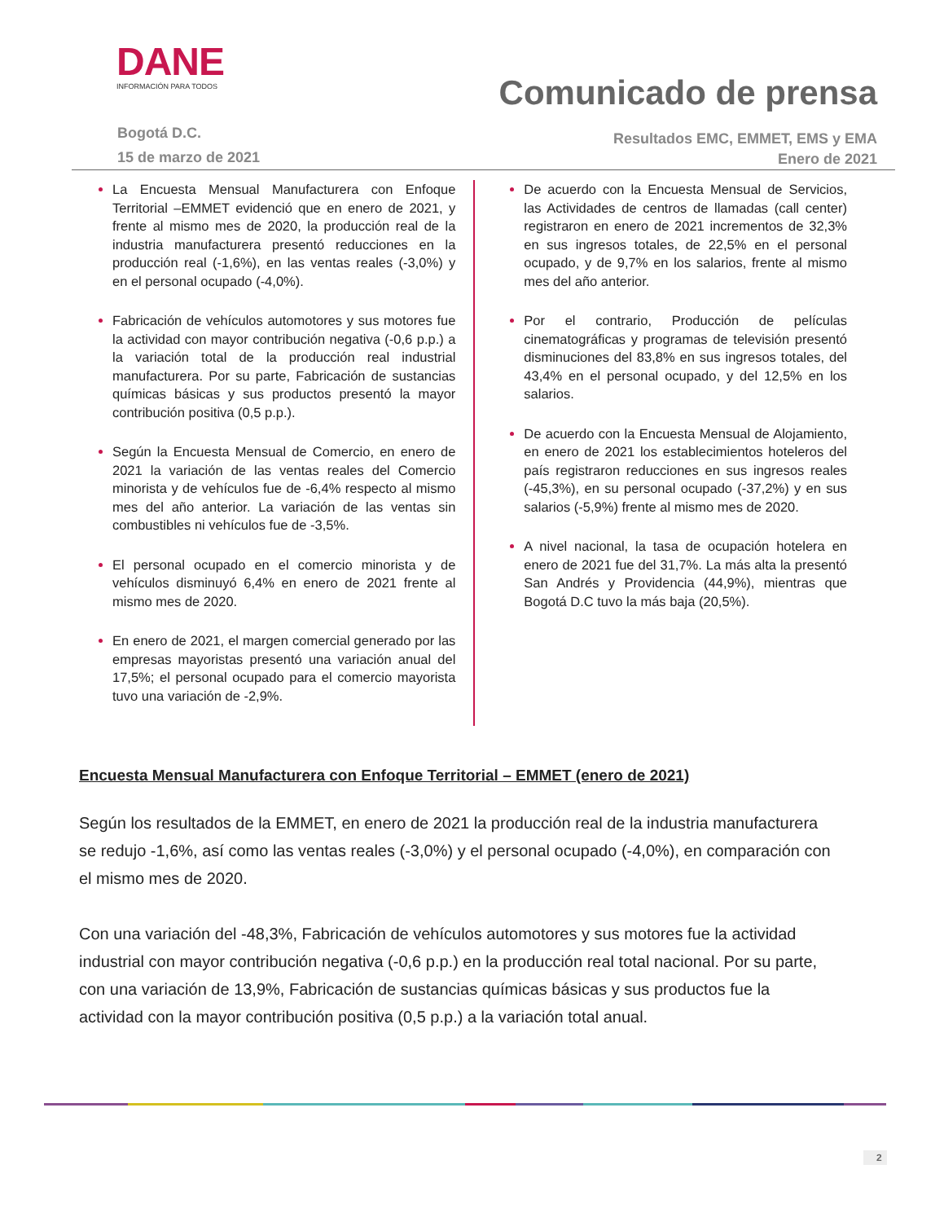DANE
INFORMACIÓN PARA TODOS
Bogotá D.C.
15 de marzo de 2021
Comunicado de prensa
Resultados EMC, EMMET, EMS y EMA
Enero de 2021
La Encuesta Mensual Manufacturera con Enfoque Territorial –EMMET evidenció que en enero de 2021, y frente al mismo mes de 2020, la producción real de la industria manufacturera presentó reducciones en la producción real (-1,6%), en las ventas reales (-3,0%) y en el personal ocupado (-4,0%).
Fabricación de vehículos automotores y sus motores fue la actividad con mayor contribución negativa (-0,6 p.p.) a la variación total de la producción real industrial manufacturera. Por su parte, Fabricación de sustancias químicas básicas y sus productos presentó la mayor contribución positiva (0,5 p.p.).
Según la Encuesta Mensual de Comercio, en enero de 2021 la variación de las ventas reales del Comercio minorista y de vehículos fue de -6,4% respecto al mismo mes del año anterior. La variación de las ventas sin combustibles ni vehículos fue de -3,5%.
El personal ocupado en el comercio minorista y de vehículos disminuyó 6,4% en enero de 2021 frente al mismo mes de 2020.
En enero de 2021, el margen comercial generado por las empresas mayoristas presentó una variación anual del 17,5%; el personal ocupado para el comercio mayorista tuvo una variación de -2,9%.
De acuerdo con la Encuesta Mensual de Servicios, las Actividades de centros de llamadas (call center) registraron en enero de 2021 incrementos de 32,3% en sus ingresos totales, de 22,5% en el personal ocupado, y de 9,7% en los salarios, frente al mismo mes del año anterior.
Por el contrario, Producción de películas cinematográficas y programas de televisión presentó disminuciones del 83,8% en sus ingresos totales, del 43,4% en el personal ocupado, y del 12,5% en los salarios.
De acuerdo con la Encuesta Mensual de Alojamiento, en enero de 2021 los establecimientos hoteleros del país registraron reducciones en sus ingresos reales (-45,3%), en su personal ocupado (-37,2%) y en sus salarios (-5,9%) frente al mismo mes de 2020.
A nivel nacional, la tasa de ocupación hotelera en enero de 2021 fue del 31,7%. La más alta la presentó San Andrés y Providencia (44,9%), mientras que Bogotá D.C tuvo la más baja (20,5%).
Encuesta Mensual Manufacturera con Enfoque Territorial – EMMET (enero de 2021)
Según los resultados de la EMMET, en enero de 2021 la producción real de la industria manufacturera se redujo -1,6%, así como las ventas reales (-3,0%) y el personal ocupado (-4,0%), en comparación con el mismo mes de 2020.
Con una variación del -48,3%, Fabricación de vehículos automotores y sus motores fue la actividad industrial con mayor contribución negativa (-0,6 p.p.) en la producción real total nacional. Por su parte, con una variación de 13,9%, Fabricación de sustancias químicas básicas y sus productos fue la actividad con la mayor contribución positiva (0,5 p.p.) a la variación total anual.
2